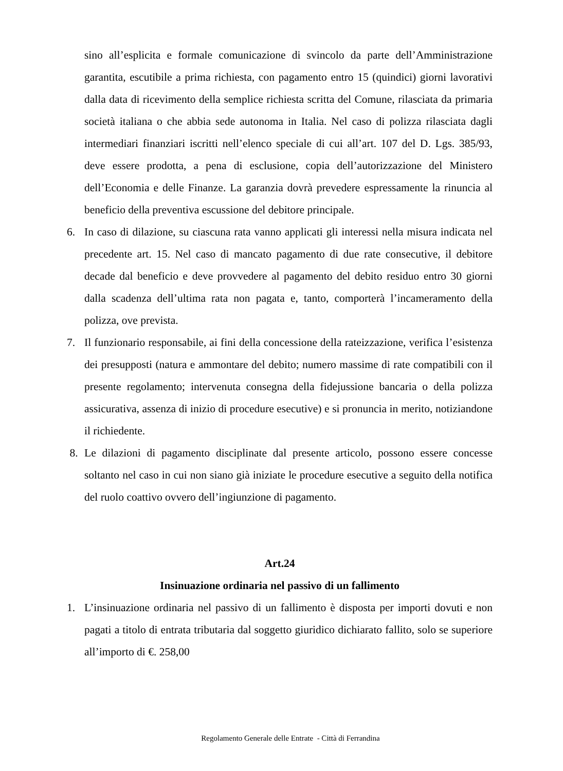sino all’esplicita e formale comunicazione di svincolo da parte dell’Amministrazione garantita, escutibile a prima richiesta, con pagamento entro 15 (quindici) giorni lavorativi dalla data di ricevimento della semplice richiesta scritta del Comune, rilasciata da primaria società italiana o che abbia sede autonoma in Italia. Nel caso di polizza rilasciata dagli intermediari finanziari iscritti nell’elenco speciale di cui all’art. 107 del D. Lgs. 385/93, deve essere prodotta, a pena di esclusione, copia dell’autorizzazione del Ministero dell’Economia e delle Finanze. La garanzia dovrà prevedere espressamente la rinuncia al beneficio della preventiva escussione del debitore principale.
6. In caso di dilazione, su ciascuna rata vanno applicati gli interessi nella misura indicata nel precedente art. 15. Nel caso di mancato pagamento di due rate consecutive, il debitore decade dal beneficio e deve provvedere al pagamento del debito residuo entro 30 giorni dalla scadenza dell’ultima rata non pagata e, tanto, comporterà l’incameramento della polizza, ove prevista.
7. Il funzionario responsabile, ai fini della concessione della rateizzazione, verifica l’esistenza dei presupposti (natura e ammontare del debito; numero massime di rate compatibili con il presente regolamento; intervenuta consegna della fidejussione bancaria o della polizza assicurativa, assenza di inizio di procedure esecutive) e si pronuncia in merito, notiziandone il richiedente.
8. Le dilazioni di pagamento disciplinate dal presente articolo, possono essere concesse soltanto nel caso in cui non siano già iniziate le procedure esecutive a seguito della notifica del ruolo coattivo ovvero dell’ingiunzione di pagamento.
Art.24
Insinuazione ordinaria nel passivo di un fallimento
1. L’insinuazione ordinaria nel passivo di un fallimento è disposta per importi dovuti e non pagati a titolo di entrata tributaria dal soggetto giuridico dichiarato fallito, solo se superiore all’importo di €. 258,00
Regolamento Generale delle Entrate - Città di Ferrandina